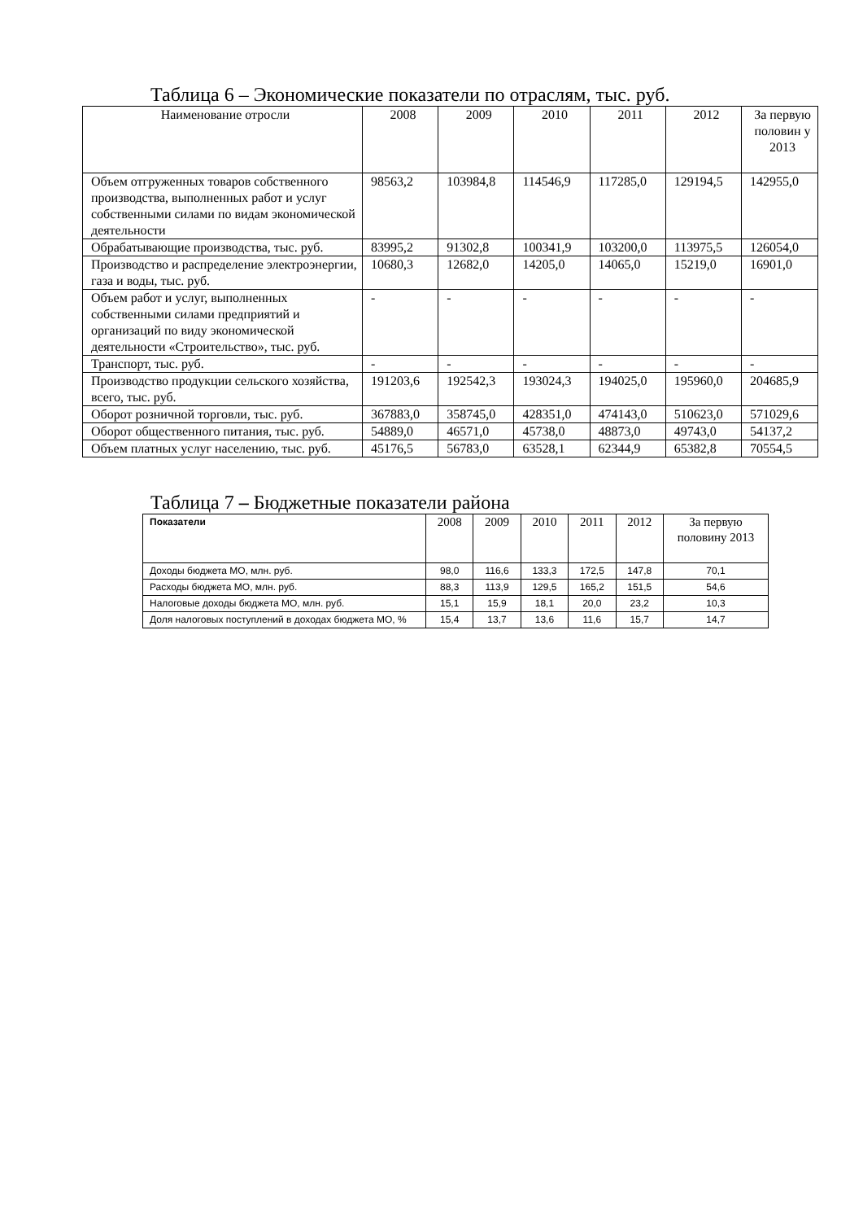Таблица 6 – Экономические показатели по отраслям, тыс. руб.
| Наименование отросли | 2008 | 2009 | 2010 | 2011 | 2012 | За первую половин у 2013 |
| --- | --- | --- | --- | --- | --- | --- |
| Объем отгруженных товаров собственного производства, выполненных работ и услуг собственными силами по видам экономической деятельности | 98563,2 | 103984,8 | 114546,9 | 117285,0 | 129194,5 | 142955,0 |
| Обрабатывающие производства, тыс. руб. | 83995,2 | 91302,8 | 100341,9 | 103200,0 | 113975,5 | 126054,0 |
| Производство и распределение электроэнергии, газа и воды, тыс. руб. | 10680,3 | 12682,0 | 14205,0 | 14065,0 | 15219,0 | 16901,0 |
| Объем работ и услуг, выполненных собственными силами предприятий и организаций по виду экономической деятельности «Строительство», тыс. руб. | - | - | - | - | - | - |
| Транспорт, тыс. руб. | - | - | - | - | - | - |
| Производство продукции сельского хозяйства, всего, тыс. руб. | 191203,6 | 192542,3 | 193024,3 | 194025,0 | 195960,0 | 204685,9 |
| Оборот розничной торговли, тыс. руб. | 367883,0 | 358745,0 | 428351,0 | 474143,0 | 510623,0 | 571029,6 |
| Оборот общественного питания, тыс. руб. | 54889,0 | 46571,0 | 45738,0 | 48873,0 | 49743,0 | 54137,2 |
| Объем платных услуг населению, тыс. руб. | 45176,5 | 56783,0 | 63528,1 | 62344,9 | 65382,8 | 70554,5 |
Таблица 7 – Бюджетные показатели района
| Показатели | 2008 | 2009 | 2010 | 2011 | 2012 | За первую половину 2013 |
| --- | --- | --- | --- | --- | --- | --- |
| Доходы бюджета МО, млн. руб. | 98,0 | 116,6 | 133,3 | 172,5 | 147,8 | 70,1 |
| Расходы бюджета МО, млн. руб. | 88,3 | 113,9 | 129,5 | 165,2 | 151,5 | 54,6 |
| Налоговые доходы бюджета МО, млн. руб. | 15,1 | 15,9 | 18,1 | 20,0 | 23,2 | 10,3 |
| Доля налоговых поступлений в доходах бюджета МО, % | 15,4 | 13,7 | 13,6 | 11,6 | 15,7 | 14,7 |